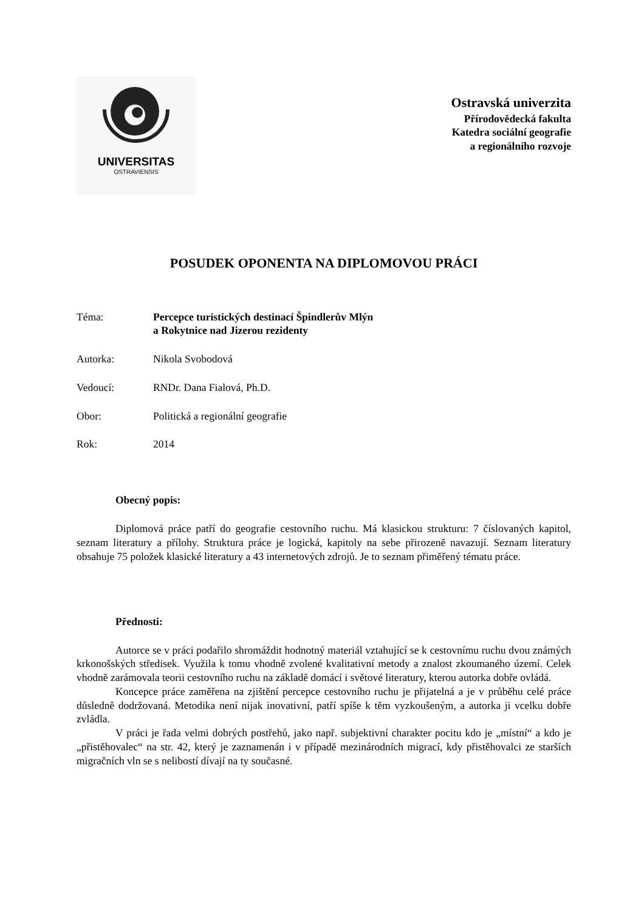UNIVERSITAS
OSTRAVIENSIS
Ostravská univerzita
Přírodovědecká fakulta
Katedra sociální geografie
a regionálního rozvoje
POSUDEK OPONENTA NA DIPLOMOVOU PRÁCI
Téma: Percepce turistických destinací Špindlerův Mlýn
a Rokytnice nad Jizerou rezidenty
Autorka: Nikola Svobodová
Vedoucí: RNDr. Dana Fialová, Ph.D.
Obor: Politická a regionální geografie
Rok: 2014
Obecný popis:
Diplomová práce patří do geografie cestovního ruchu. Má klasickou strukturu: 7 číslovaných kapitol, seznam literatury a přílohy. Struktura práce je logická, kapitoly na sebe přirozeně navazují. Seznam literatury obsahuje 75 položek klasické literatury a 43 internetových zdrojů. Je to seznam přiměřený tématu práce.
Přednosti:
Autorce se v práci podařilo shromáždit hodnotný materiál vztahující se k cestovnímu ruchu dvou známých krkonošských středisek. Využila k tomu vhodně zvolené kvalitativní metody a znalost zkoumaného území. Celek vhodně zarámovala teorii cestovního ruchu na základě domácí i světové literatury, kterou autorka dobře ovládá.
Koncepce práce zaměřena na zjištění percepce cestovního ruchu je přijatelná a je v průběhu celé práce důsledně dodržovaná. Metodika není nijak inovativní, patří spíše k těm vyzkoušeným, a autorka ji vcelku dobře zvládla.
V práci je řada velmi dobrých postřehů, jako např. subjektivní charakter pocitu kdo je „místní“ a kdo je „přistěhovalec“ na str. 42, který je zaznamenán i v případě mezinárodních migrací, kdy přistěhovalci ze starších migračních vln se s nelibostí dívají na ty současné.